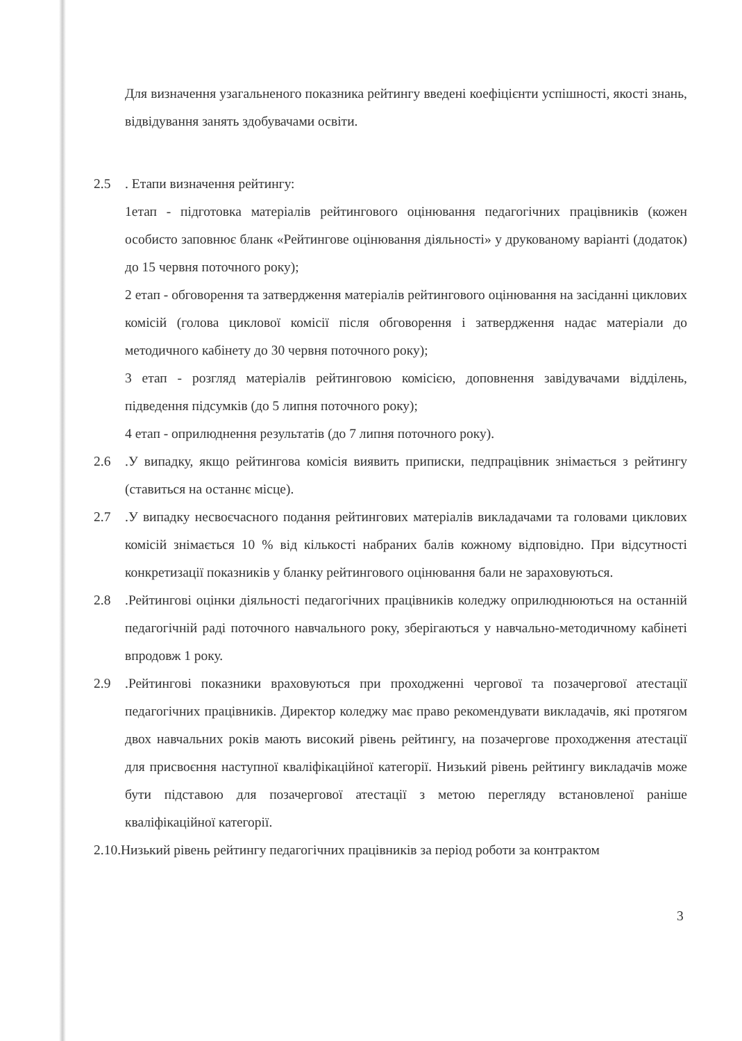Для визначення узагальненого показника рейтингу введені коефіцієнти успішності, якості знань, відвідування занять здобувачами освіти.
2.5 . Етапи визначення рейтингу:
1етап - підготовка матеріалів рейтингового оцінювання педагогічних працівників (кожен особисто заповнює бланк «Рейтингове оцінювання діяльності» у друкованому варіанті (додаток) до 15 червня поточного року);
2 етап - обговорення та затвердження матеріалів рейтингового оцінювання на засіданні циклових комісій (голова циклової комісії після обговорення і затвердження надає матеріали до методичного кабінету до 30 червня поточного року);
3 етап - розгляд матеріалів рейтинговою комісією, доповнення завідувачами відділень, підведення підсумків (до 5 липня поточного року);
4 етап - оприлюднення результатів (до 7 липня поточного року).
2.6 .У випадку, якщо рейтингова комісія виявить приписки, педпрацівник знімається з рейтингу (ставиться на останнє місце).
2.7 .У випадку несвоєчасного подання рейтингових матеріалів викладачами та головами циклових комісій знімається 10 % від кількості набраних балів кожному відповідно. При відсутності конкретизації показників у бланку рейтингового оцінювання бали не зараховуються.
2.8 .Рейтингові оцінки діяльності педагогічних працівників коледжу оприлюднюються на останній педагогічній раді поточного навчального року, зберігаються у навчально-методичному кабінеті впродовж 1 року.
2.9 .Рейтингові показники враховуються при проходженні чергової та позачергової атестації педагогічних працівників. Директор коледжу має право рекомендувати викладачів, які протягом двох навчальних років мають високий рівень рейтингу, на позачергове проходження атестації для присвоєння наступної кваліфікаційної категорії. Низький рівень рейтингу викладачів може бути підставою для позачергової атестації з метою перегляду встановленої раніше кваліфікаційної категорії.
2.10.Низький рівень рейтингу педагогічних працівників за період роботи за контрактом
3